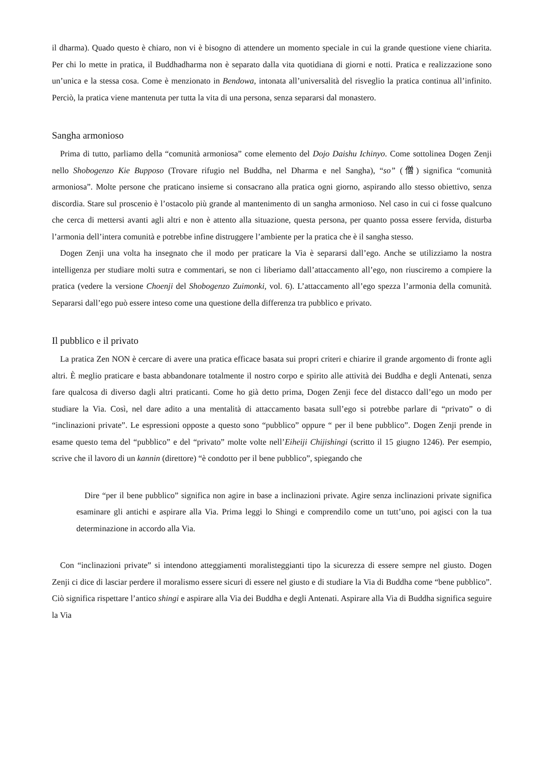il dharma). Quado questo è chiaro, non vi è bisogno di attendere un momento speciale in cui la grande questione viene chiarita. Per chi lo mette in pratica, il Buddhadharma non è separato dalla vita quotidiana di giorni e notti. Pratica e realizzazione sono un’unica e la stessa cosa. Come è menzionato in Bendowa, intonata all’universalità del risveglio la pratica continua all’infinito. Perciò, la pratica viene mantenuta per tutta la vita di una persona, senza separarsi dal monastero.
Sangha armonioso
Prima di tutto, parliamo della “comunità armoniosa” come elemento del Dojo Daishu Ichinyo. Come sottolinea Dogen Zenji nello Shobogenzo Kie Bupposo (Trovare rifugio nel Buddha, nel Dharma e nel Sangha), “so” (僧) significa “comunità armoniosa”. Molte persone che praticano insieme si consacrano alla pratica ogni giorno, aspirando allo stesso obiettivo, senza discordia. Stare sul proscenio è l’ostacolo più grande al mantenimento di un sangha armonioso. Nel caso in cui ci fosse qualcuno che cerca di mettersi avanti agli altri e non è attento alla situazione, questa persona, per quanto possa essere fervida, disturba l’armonia dell’intera comunità e potrebbe infine distruggere l’ambiente per la pratica che è il sangha stesso.
Dogen Zenji una volta ha insegnato che il modo per praticare la Via è separarsi dall’ego. Anche se utilizziamo la nostra intelligenza per studiare molti sutra e commentari, se non ci liberiamo dall’attaccamento all’ego, non riusciremo a compiere la pratica (vedere la versione Choenji del Shobogenzo Zuimonki, vol. 6). L’attaccamento all’ego spezza l’armonia della comunità. Separarsi dall’ego può essere inteso come una questione della differenza tra pubblico e privato.
Il pubblico e il privato
La pratica Zen NON è cercare di avere una pratica efficace basata sui propri criteri e chiarire il grande argomento di fronte agli altri. È meglio praticare e basta abbandonare totalmente il nostro corpo e spirito alle attività dei Buddha e degli Antenati, senza fare qualcosa di diverso dagli altri praticanti. Come ho già detto prima, Dogen Zenji fece del distacco dall’ego un modo per studiare la Via. Così, nel dare adito a una mentalità di attaccamento basata sull’ego si potrebbe parlare di “privato” o di “inclinazioni private”. Le espressioni opposte a questo sono “pubblico” oppure “ per il bene pubblico”. Dogen Zenji prende in esame questo tema del “pubblico” e del “privato” molte volte nell’Eiheiji Chijishingi (scritto il 15 giugno 1246). Per esempio, scrive che il lavoro di un kannin (direttore) “è condotto per il bene pubblico”, spiegando che
Dire “per il bene pubblico” significa non agire in base a inclinazioni private. Agire senza inclinazioni private significa esaminare gli antichi e aspirare alla Via. Prima leggi lo Shingi e comprendilo come un tutt’uno, poi agisci con la tua determinazione in accordo alla Via.
Con “inclinazioni private” si intendono atteggiamenti moralisteggianti tipo la sicurezza di essere sempre nel giusto. Dogen Zenji ci dice di lasciar perdere il moralismo essere sicuri di essere nel giusto e di studiare la Via di Buddha come “bene pubblico”. Ciò significa rispettare l’antico shingi e aspirare alla Via dei Buddha e degli Antenati. Aspirare alla Via di Buddha significa seguire la Via